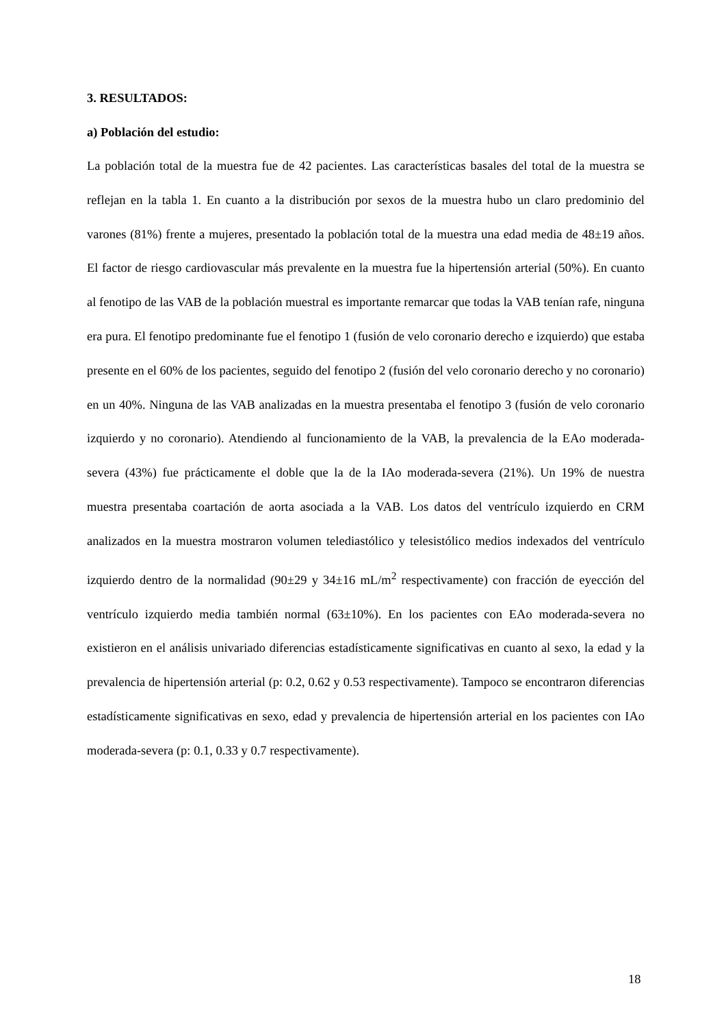3. RESULTADOS:
a) Población del estudio:
La población total de la muestra fue de 42 pacientes. Las características basales del total de la muestra se reflejan en la tabla 1. En cuanto a la distribución por sexos de la muestra hubo un claro predominio del varones (81%) frente a mujeres, presentado la población total de la muestra una edad media de 48±19 años. El factor de riesgo cardiovascular más prevalente en la muestra fue la hipertensión arterial (50%). En cuanto al fenotipo de las VAB de la población muestral es importante remarcar que todas la VAB tenían rafe, ninguna era pura. El fenotipo predominante fue el fenotipo 1 (fusión de velo coronario derecho e izquierdo) que estaba presente en el 60% de los pacientes, seguido del fenotipo 2 (fusión del velo coronario derecho y no coronario) en un 40%. Ninguna de las VAB analizadas en la muestra presentaba el fenotipo 3 (fusión de velo coronario izquierdo y no coronario). Atendiendo al funcionamiento de la VAB, la prevalencia de la EAo moderada-severa (43%) fue prácticamente el doble que la de la IAo moderada-severa (21%). Un 19% de nuestra muestra presentaba coartación de aorta asociada a la VAB. Los datos del ventrículo izquierdo en CRM analizados en la muestra mostraron volumen telediastólico y telesistólico medios indexados del ventrículo izquierdo dentro de la normalidad (90±29 y 34±16 mL/m<sup>2</sup> respectivamente) con fracción de eyección del ventrículo izquierdo media también normal (63±10%). En los pacientes con EAo moderada-severa no existieron en el análisis univariado diferencias estadísticamente significativas en cuanto al sexo, la edad y la prevalencia de hipertensión arterial (p: 0.2, 0.62 y 0.53 respectivamente). Tampoco se encontraron diferencias estadísticamente significativas en sexo, edad y prevalencia de hipertensión arterial en los pacientes con IAo moderada-severa (p: 0.1, 0.33 y 0.7 respectivamente).
18